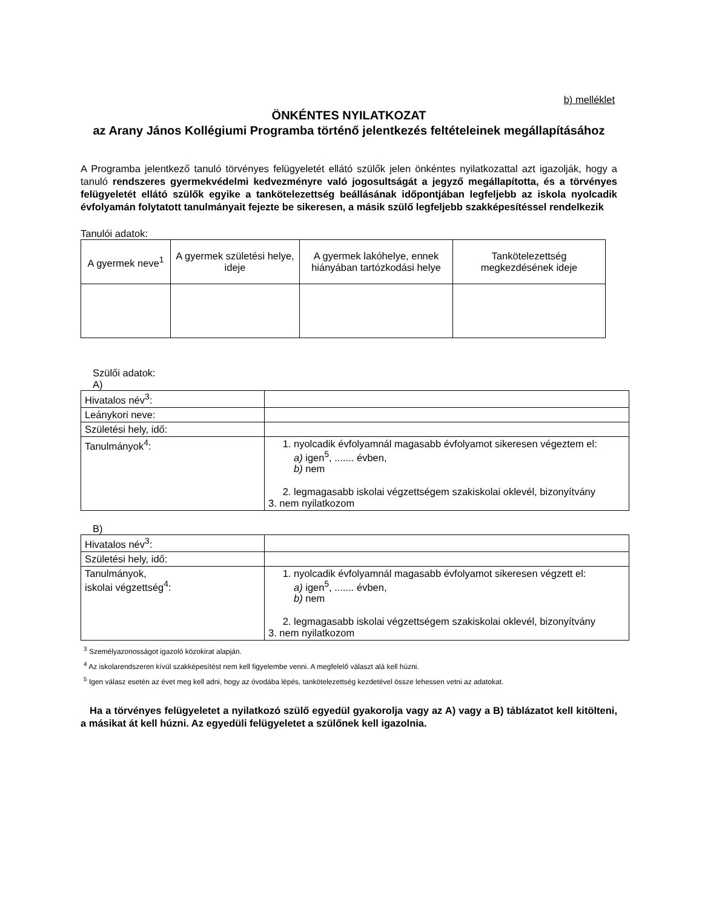b) melléklet
ÖNKÉNTES NYILATKOZAT
az Arany János Kollégiumi Programba történő jelentkezés feltételeinek megállapításához
A Programba jelentkező tanuló törvényes felügyeletét ellátó szülők jelen önkéntes nyilatkozattal azt igazolják, hogy a tanuló rendszeres gyermekvédelmi kedvezményre való jogosultságát a jegyző megállapította, és a törvényes felügyeletét ellátó szülők egyike a tankötelezettség beállásának időpontjában legfeljebb az iskola nyolcadik évfolyamán folytatott tanulmányait fejezte be sikeresen, a másik szülő legfeljebb szakképesítéssel rendelkezik
Tanulói adatok:
| A gyermek neve<sup>1</sup> | A gyermek születési helye, ideje | A gyermek lakóhelye, ennek hiányában tartózkodási helye | Tankötelezettség megkezdésének ideje |
| --- | --- | --- | --- |
Szülői adatok:
A)
| Hivatalos név<sup>3</sup>: | |
| Leánykori neve: | |
| Születési hely, idő: | |
| Tanulmányok<sup>4</sup>: | 1. nyolcadik évfolyamnál magasabb évfolyamot sikeresen végeztem el: a) igen<sup>5</sup>, ....... évben, b) nem 2. legmagasabb iskolai végzettségem szakiskolai oklevél, bizonyítvány 3. nem nyilatkozom |
B)
| Hivatalos név<sup>3</sup>: | |
| Születési hely, idő: | |
| Tanulmányok, iskolai végzettség<sup>4</sup>: | 1. nyolcadik évfolyamnál magasabb évfolyamot sikeresen végzett el: a) igen<sup>5</sup>, ....... évben, b) nem 2. legmagasabb iskolai végzettségem szakiskolai oklevél, bizonyítvány 3. nem nyilatkozom |
<sup>3</sup> Személyazonosságot igazoló közokirat alapján.
<sup>4</sup> Az iskolarendszeren kívül szakképesítést nem kell figyelembe venni. A megfelelő választ alá kell húzni.
<sup>5</sup> Igen válasz esetén az évet meg kell adni, hogy az óvodába lépés, tankötelezettség kezdetével össze lehessen vetni az adatokat.
Ha a törvényes felügyeletet a nyilatkozó szülő egyedül gyakorolja vagy az A) vagy a B) táblázatot kell kitölteni, a másikat át kell húzni. Az egyedüli felügyeletet a szülőnek kell igazolnia.